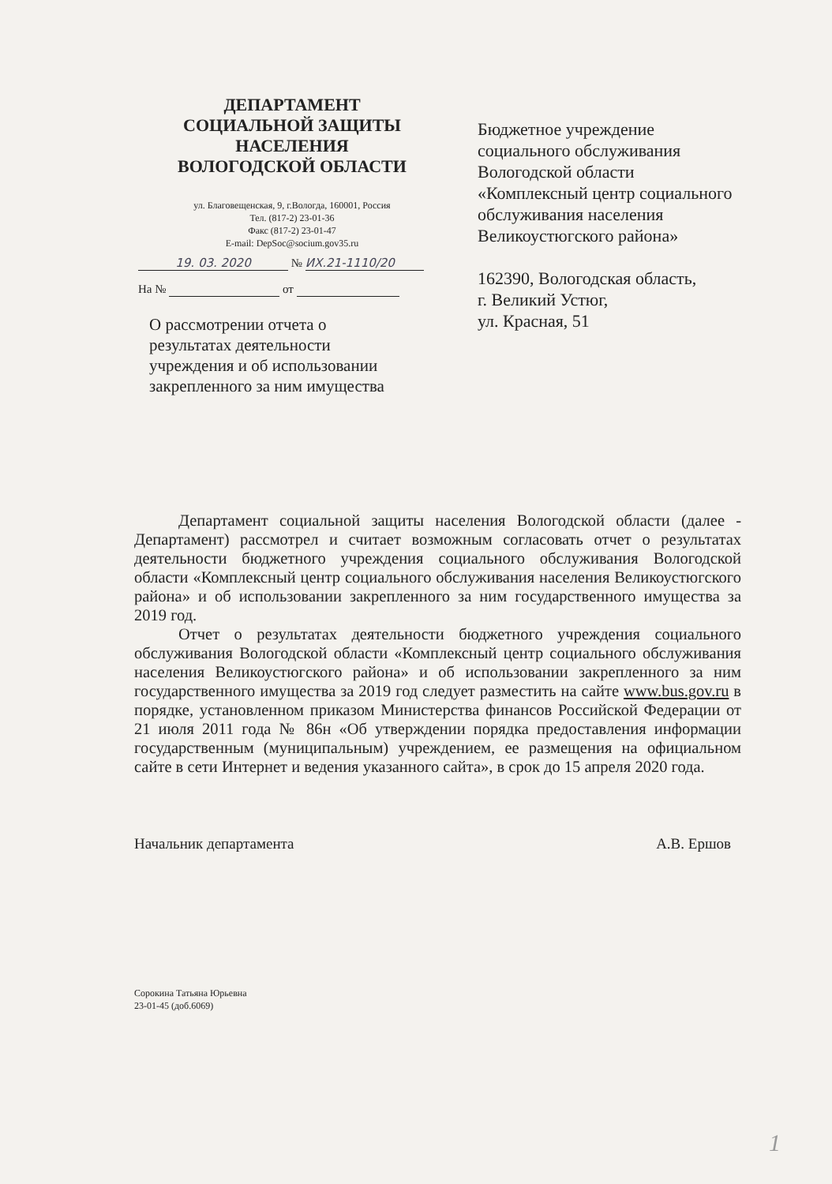ДЕПАРТАМЕНТ
СОЦИАЛЬНОЙ ЗАЩИТЫ
НАСЕЛЕНИЯ
ВОЛОГОДСКОЙ ОБЛАСТИ
ул. Благовещенская, 9, г.Вологда, 160001, Россия
Тел. (817-2) 23-01-36
Факс (817-2) 23-01-47
E-mail: DepSoc@socium.gov35.ru
19. 03. 2020 № ИХ.21-1110/20
На № от
О рассмотрении отчета о
результатах деятельности
учреждения и об использовании
закрепленного за ним имущества
Бюджетное учреждение
социального обслуживания
Вологодской области
«Комплексный центр социального
обслуживания населения
Великоустюгского района»
162390, Вологодская область,
г. Великий Устюг,
ул. Красная, 51
Департамент социальной защиты населения Вологодской области (далее - Департамент) рассмотрел и считает возможным согласовать отчет о результатах деятельности бюджетного учреждения социального обслуживания Вологодской области «Комплексный центр социального обслуживания населения Великоустюгского района» и об использовании закрепленного за ним государственного имущества за 2019 год.
Отчет о результатах деятельности бюджетного учреждения социального обслуживания Вологодской области «Комплексный центр социального обслуживания населения Великоустюгского района» и об использовании закрепленного за ним государственного имущества за 2019 год следует разместить на сайте www.bus.gov.ru в порядке, установленном приказом Министерства финансов Российской Федерации от 21 июля 2011 года № 86н «Об утверждении порядка предоставления информации государственным (муниципальным) учреждением, ее размещения на официальном сайте в сети Интернет и ведения указанного сайта», в срок до 15 апреля 2020 года.
Начальник департамента А.В. Ершов
Сорокина Татьяна Юрьевна
23-01-45 (доб.6069)
1